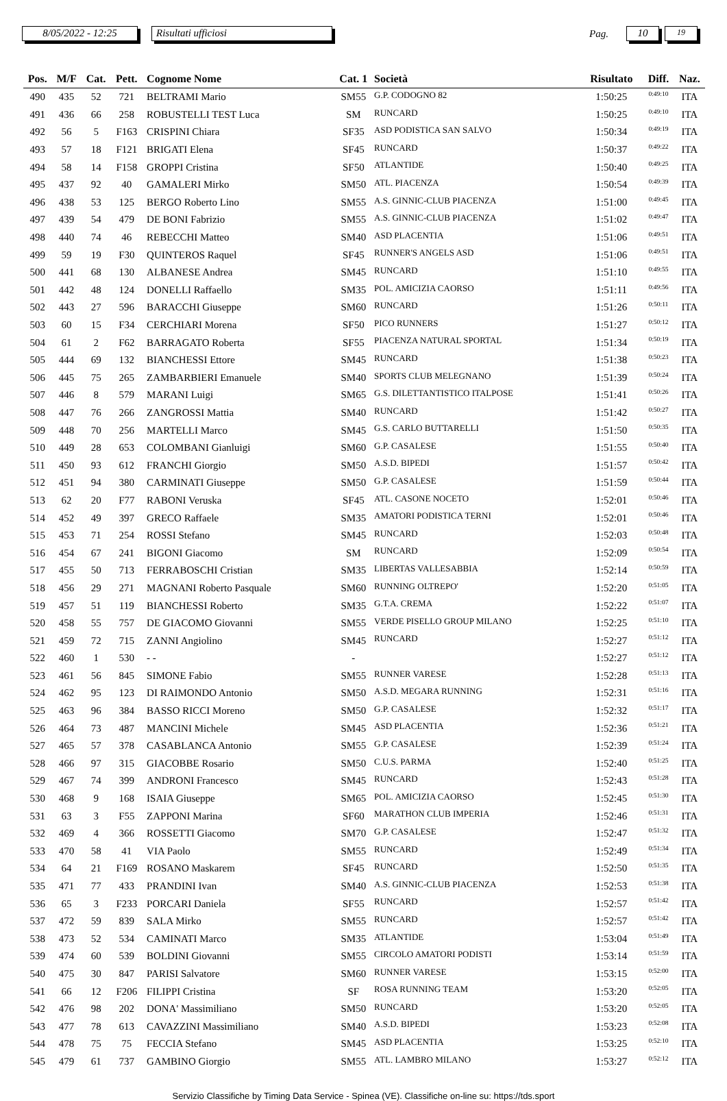8/05/2022 - 12:25 Risultati ufficiosi
Pag.
10
19
| Pos. | M/F | Cat. | Pett. | Cognome Nome | Cat. 1 | Società | Risultato | Diff. | Naz. |
| --- | --- | --- | --- | --- | --- | --- | --- | --- | --- |
| 490 | 435 | 52 | 721 | BELTRAMI Mario | SM55 | G.P. CODOGNO 82 | 1:50:25 | 0:49:10 | ITA |
| 491 | 436 | 66 | 258 | ROBUSTELLI TEST Luca | SM | RUNCARD | 1:50:25 | 0:49:10 | ITA |
| 492 | 56 | 5 | F163 | CRISPINI Chiara | SF35 | ASD PODISTICA SAN SALVO | 1:50:34 | 0:49:19 | ITA |
| 493 | 57 | 18 | F121 | BRIGATI Elena | SF45 | RUNCARD | 1:50:37 | 0:49:22 | ITA |
| 494 | 58 | 14 | F158 | GROPPI Cristina | SF50 | ATLANTIDE | 1:50:40 | 0:49:25 | ITA |
| 495 | 437 | 92 | 40 | GAMALERI Mirko | SM50 | ATL. PIACENZA | 1:50:54 | 0:49:39 | ITA |
| 496 | 438 | 53 | 125 | BERGO Roberto Lino | SM55 | A.S. GINNIC-CLUB PIACENZA | 1:51:00 | 0:49:45 | ITA |
| 497 | 439 | 54 | 479 | DE BONI Fabrizio | SM55 | A.S. GINNIC-CLUB PIACENZA | 1:51:02 | 0:49:47 | ITA |
| 498 | 440 | 74 | 46 | REBECCHI Matteo | SM40 | ASD PLACENTIA | 1:51:06 | 0:49:51 | ITA |
| 499 | 59 | 19 | F30 | QUINTEROS Raquel | SF45 | RUNNER'S ANGELS ASD | 1:51:06 | 0:49:51 | ITA |
| 500 | 441 | 68 | 130 | ALBANESE Andrea | SM45 | RUNCARD | 1:51:10 | 0:49:55 | ITA |
| 501 | 442 | 48 | 124 | DONELLI Raffaello | SM35 | POL. AMICIZIA CAORSO | 1:51:11 | 0:49:56 | ITA |
| 502 | 443 | 27 | 596 | BARACCHI Giuseppe | SM60 | RUNCARD | 1:51:26 | 0:50:11 | ITA |
| 503 | 60 | 15 | F34 | CERCHIARI Morena | SF50 | PICO RUNNERS | 1:51:27 | 0:50:12 | ITA |
| 504 | 61 | 2 | F62 | BARRAGATO Roberta | SF55 | PIACENZA NATURAL SPORTAL | 1:51:34 | 0:50:19 | ITA |
| 505 | 444 | 69 | 132 | BIANCHESSI Ettore | SM45 | RUNCARD | 1:51:38 | 0:50:23 | ITA |
| 506 | 445 | 75 | 265 | ZAMBARBIERI Emanuele | SM40 | SPORTS CLUB MELEGNANO | 1:51:39 | 0:50:24 | ITA |
| 507 | 446 | 8 | 579 | MARANI Luigi | SM65 | G.S. DILETTANTISTICO ITALPOSE | 1:51:41 | 0:50:26 | ITA |
| 508 | 447 | 76 | 266 | ZANGROSSI Mattia | SM40 | RUNCARD | 1:51:42 | 0:50:27 | ITA |
| 509 | 448 | 70 | 256 | MARTELLI Marco | SM45 | G.S. CARLO BUTTARELLI | 1:51:50 | 0:50:35 | ITA |
| 510 | 449 | 28 | 653 | COLOMBANI Gianluigi | SM60 | G.P. CASALESE | 1:51:55 | 0:50:40 | ITA |
| 511 | 450 | 93 | 612 | FRANCHI Giorgio | SM50 | A.S.D. BIPEDI | 1:51:57 | 0:50:42 | ITA |
| 512 | 451 | 94 | 380 | CARMINATI Giuseppe | SM50 | G.P. CASALESE | 1:51:59 | 0:50:44 | ITA |
| 513 | 62 | 20 | F77 | RABONI Veruska | SF45 | ATL. CASONE NOCETO | 1:52:01 | 0:50:46 | ITA |
| 514 | 452 | 49 | 397 | GRECO Raffaele | SM35 | AMATORI PODISTICA TERNI | 1:52:01 | 0:50:46 | ITA |
| 515 | 453 | 71 | 254 | ROSSI Stefano | SM45 | RUNCARD | 1:52:03 | 0:50:48 | ITA |
| 516 | 454 | 67 | 241 | BIGONI Giacomo | SM | RUNCARD | 1:52:09 | 0:50:54 | ITA |
| 517 | 455 | 50 | 713 | FERRABOSCHI Cristian | SM35 | LIBERTAS VALLESABBIA | 1:52:14 | 0:50:59 | ITA |
| 518 | 456 | 29 | 271 | MAGNANI Roberto Pasquale | SM60 | RUNNING OLTREPO' | 1:52:20 | 0:51:05 | ITA |
| 519 | 457 | 51 | 119 | BIANCHESSI Roberto | SM35 | G.T.A. CREMA | 1:52:22 | 0:51:07 | ITA |
| 520 | 458 | 55 | 757 | DE GIACOMO Giovanni | SM55 | VERDE PISELLO GROUP MILANO | 1:52:25 | 0:51:10 | ITA |
| 521 | 459 | 72 | 715 | ZANNI Angiolino | SM45 | RUNCARD | 1:52:27 | 0:51:12 | ITA |
| 522 | 460 | 1 | 530 | - - | - | | 1:52:27 | 0:51:12 | ITA |
| 523 | 461 | 56 | 845 | SIMONE Fabio | SM55 | RUNNER VARESE | 1:52:28 | 0:51:13 | ITA |
| 524 | 462 | 95 | 123 | DI RAIMONDO Antonio | SM50 | A.S.D. MEGARA RUNNING | 1:52:31 | 0:51:16 | ITA |
| 525 | 463 | 96 | 384 | BASSO RICCI Moreno | SM50 | G.P. CASALESE | 1:52:32 | 0:51:17 | ITA |
| 526 | 464 | 73 | 487 | MANCINI Michele | SM45 | ASD PLACENTIA | 1:52:36 | 0:51:21 | ITA |
| 527 | 465 | 57 | 378 | CASABLANCA Antonio | SM55 | G.P. CASALESE | 1:52:39 | 0:51:24 | ITA |
| 528 | 466 | 97 | 315 | GIACOBBE Rosario | SM50 | C.U.S. PARMA | 1:52:40 | 0:51:25 | ITA |
| 529 | 467 | 74 | 399 | ANDRONI Francesco | SM45 | RUNCARD | 1:52:43 | 0:51:28 | ITA |
| 530 | 468 | 9 | 168 | ISAIA Giuseppe | SM65 | POL. AMICIZIA CAORSO | 1:52:45 | 0:51:30 | ITA |
| 531 | 63 | 3 | F55 | ZAPPONI Marina | SF60 | MARATHON CLUB IMPERIA | 1:52:46 | 0:51:31 | ITA |
| 532 | 469 | 4 | 366 | ROSSETTI Giacomo | SM70 | G.P. CASALESE | 1:52:47 | 0:51:32 | ITA |
| 533 | 470 | 58 | 41 | VIA Paolo | SM55 | RUNCARD | 1:52:49 | 0:51:34 | ITA |
| 534 | 64 | 21 | F169 | ROSANO Maskarem | SF45 | RUNCARD | 1:52:50 | 0:51:35 | ITA |
| 535 | 471 | 77 | 433 | PRANDINI Ivan | SM40 | A.S. GINNIC-CLUB PIACENZA | 1:52:53 | 0:51:38 | ITA |
| 536 | 65 | 3 | F233 | PORCARI Daniela | SF55 | RUNCARD | 1:52:57 | 0:51:42 | ITA |
| 537 | 472 | 59 | 839 | SALA Mirko | SM55 | RUNCARD | 1:52:57 | 0:51:42 | ITA |
| 538 | 473 | 52 | 534 | CAMINATI Marco | SM35 | ATLANTIDE | 1:53:04 | 0:51:49 | ITA |
| 539 | 474 | 60 | 539 | BOLDINI Giovanni | SM55 | CIRCOLO AMATORI PODISTI | 1:53:14 | 0:51:59 | ITA |
| 540 | 475 | 30 | 847 | PARISI Salvatore | SM60 | RUNNER VARESE | 1:53:15 | 0:52:00 | ITA |
| 541 | 66 | 12 | F206 | FILIPPI Cristina | SF | ROSA RUNNING TEAM | 1:53:20 | 0:52:05 | ITA |
| 542 | 476 | 98 | 202 | DONA' Massimiliano | SM50 | RUNCARD | 1:53:20 | 0:52:05 | ITA |
| 543 | 477 | 78 | 613 | CAVAZZINI Massimiliano | SM40 | A.S.D. BIPEDI | 1:53:23 | 0:52:08 | ITA |
| 544 | 478 | 75 | 75 | FECCIA Stefano | SM45 | ASD PLACENTIA | 1:53:25 | 0:52:10 | ITA |
| 545 | 479 | 61 | 737 | GAMBINO Giorgio | SM55 | ATL. LAMBRO MILANO | 1:53:27 | 0:52:12 | ITA |
Servizio Classifiche by Timing Data Service - Spinea (VE). Classifiche on-line su: https://tds.sport